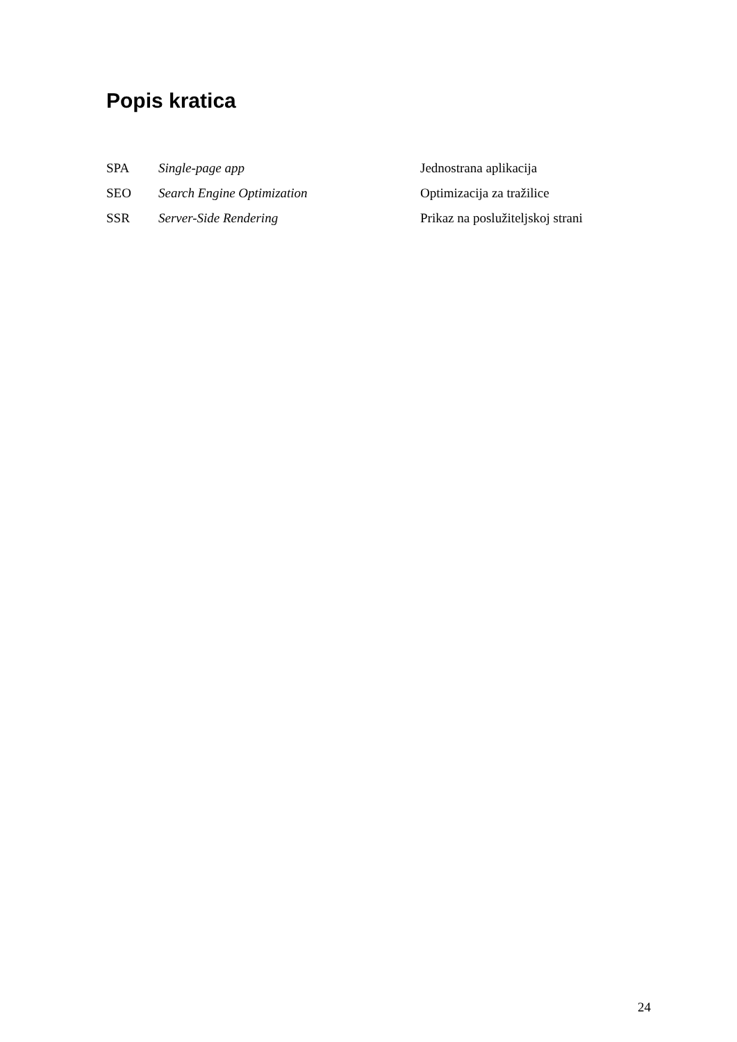Popis kratica
| SPA | Single-page app | Jednostrana aplikacija |
| SEO | Search Engine Optimization | Optimizacija za tražilice |
| SSR | Server-Side Rendering | Prikaz na poslužiteljskoj strani |
24